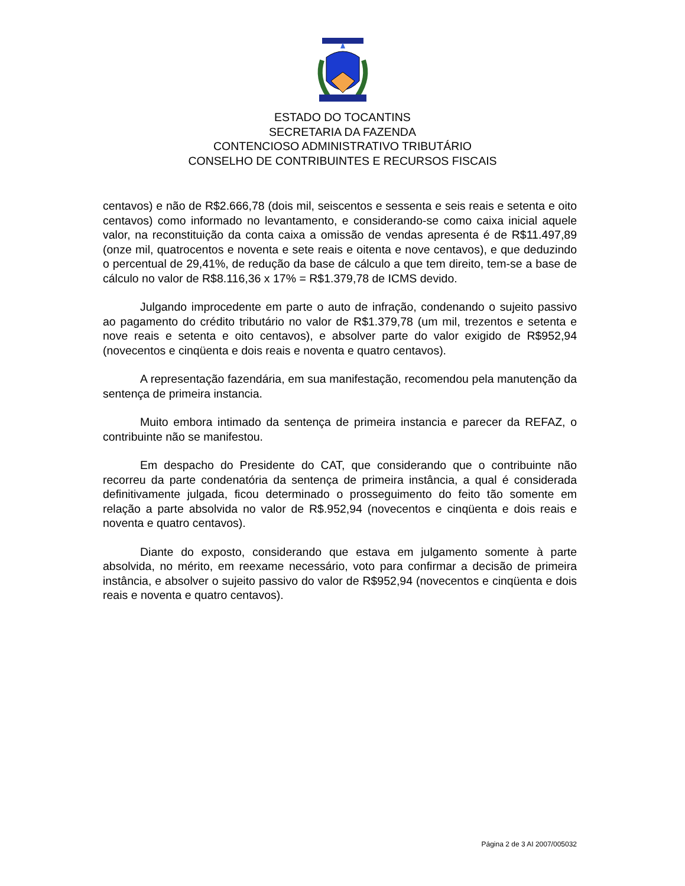ESTADO DO TOCANTINS
SECRETARIA DA FAZENDA
CONTENCIOSO ADMINISTRATIVO TRIBUTÁRIO
CONSELHO DE CONTRIBUINTES E RECURSOS FISCAIS
centavos) e não de R$2.666,78 (dois mil, seiscentos e sessenta e seis reais e setenta e oito centavos) como informado no levantamento, e considerando-se como caixa inicial aquele valor, na reconstituição da conta caixa a omissão de vendas apresenta é de R$11.497,89 (onze mil, quatrocentos e noventa e sete reais e oitenta e nove centavos), e que deduzindo o percentual de 29,41%, de redução da base de cálculo a que tem direito, tem-se a base de cálculo no valor de R$8.116,36 x 17% = R$1.379,78 de ICMS devido.
Julgando improcedente em parte o auto de infração, condenando o sujeito passivo ao pagamento do crédito tributário no valor de R$1.379,78 (um mil, trezentos e setenta e nove reais e setenta e oito centavos), e absolver parte do valor exigido de R$952,94 (novecentos e cinqüenta e dois reais e noventa e quatro centavos).
A representação fazendária, em sua manifestação, recomendou pela manutenção da sentença de primeira instancia.
Muito embora intimado da sentença de primeira instancia e parecer da REFAZ, o contribuinte não se manifestou.
Em despacho do Presidente do CAT, que considerando que o contribuinte não recorreu da parte condenatória da sentença de primeira instância, a qual é considerada definitivamente julgada, ficou determinado o prosseguimento do feito tão somente em relação a parte absolvida no valor de R$.952,94 (novecentos e cinqüenta e dois reais e noventa e quatro centavos).
Diante do exposto, considerando que estava em julgamento somente à parte absolvida, no mérito, em reexame necessário, voto para confirmar a decisão de primeira instância, e absolver o sujeito passivo do valor de R$952,94 (novecentos e cinqüenta e dois reais e noventa e quatro centavos).
Página 2 de 3 AI 2007/005032